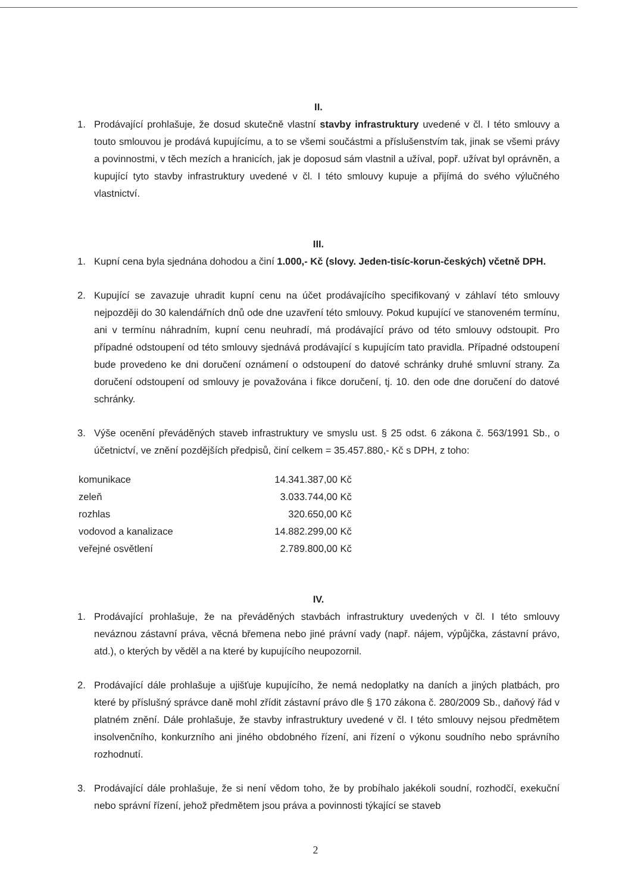II.
1. Prodávající prohlašuje, že dosud skutečně vlastní stavby infrastruktury uvedené v čl. I této smlouvy a touto smlouvou je prodává kupujícímu, a to se všemi součástmi a příslušenstvím tak, jinak se všemi právy a povinnostmi, v těch mezích a hranicích, jak je doposud sám vlastnil a užíval, popř. užívat byl oprávněn, a kupující tyto stavby infrastruktury uvedené v čl. I této smlouvy kupuje a přijímá do svého výlučného vlastnictví.
III.
1. Kupní cena byla sjednána dohodou a činí 1.000,- Kč (slovy. Jeden-tisíc-korun-českých) včetně DPH.
2. Kupující se zavazuje uhradit kupní cenu na účet prodávajícího specifikovaný v záhlaví této smlouvy nejpozději do 30 kalendářních dnů ode dne uzavření této smlouvy. Pokud kupující ve stanoveném termínu, ani v termínu náhradním, kupní cenu neuhradí, má prodávající právo od této smlouvy odstoupit. Pro případné odstoupení od této smlouvy sjednává prodávající s kupujícím tato pravidla. Případné odstoupení bude provedeno ke dni doručení oznámení o odstoupení do datové schránky druhé smluvní strany. Za doručení odstoupení od smlouvy je považována i fikce doručení, tj. 10. den ode dne doručení do datové schránky.
3. Výše ocenění převáděných staveb infrastruktury ve smyslu ust. § 25 odst. 6 zákona č. 563/1991 Sb., o účetnictví, ve znění pozdějších předpisů, činí celkem = 35.457.880,- Kč s DPH, z toho:
| komunikace | 14.341.387,00 Kč |
| zeleň | 3.033.744,00 Kč |
| rozhlas | 320.650,00 Kč |
| vodovod a kanalizace | 14.882.299,00 Kč |
| veřejné osvětlení | 2.789.800,00 Kč |
IV.
1. Prodávající prohlašuje, že na převáděných stavbách infrastruktury uvedených v čl. I této smlouvy neváznou zástavní práva, věcná břemena nebo jiné právní vady (např. nájem, výpůjčka, zástavní právo, atd.), o kterých by věděl a na které by kupujícího neupozornil.
2. Prodávající dále prohlašuje a ujišťuje kupujícího, že nemá nedoplatky na daních a jiných platbách, pro které by příslušný správce daně mohl zřídit zástavní právo dle § 170 zákona č. 280/2009 Sb., daňový řád v platném znění. Dále prohlašuje, že stavby infrastruktury uvedené v čl. I této smlouvy nejsou předmětem insolvenčního, konkurzního ani jiného obdobného řízení, ani řízení o výkonu soudního nebo správního rozhodnutí.
3. Prodávající dále prohlašuje, že si není vědom toho, že by probíhalo jakékoli soudní, rozhodčí, exekuční nebo správní řízení, jehož předmětem jsou práva a povinnosti týkající se staveb
2